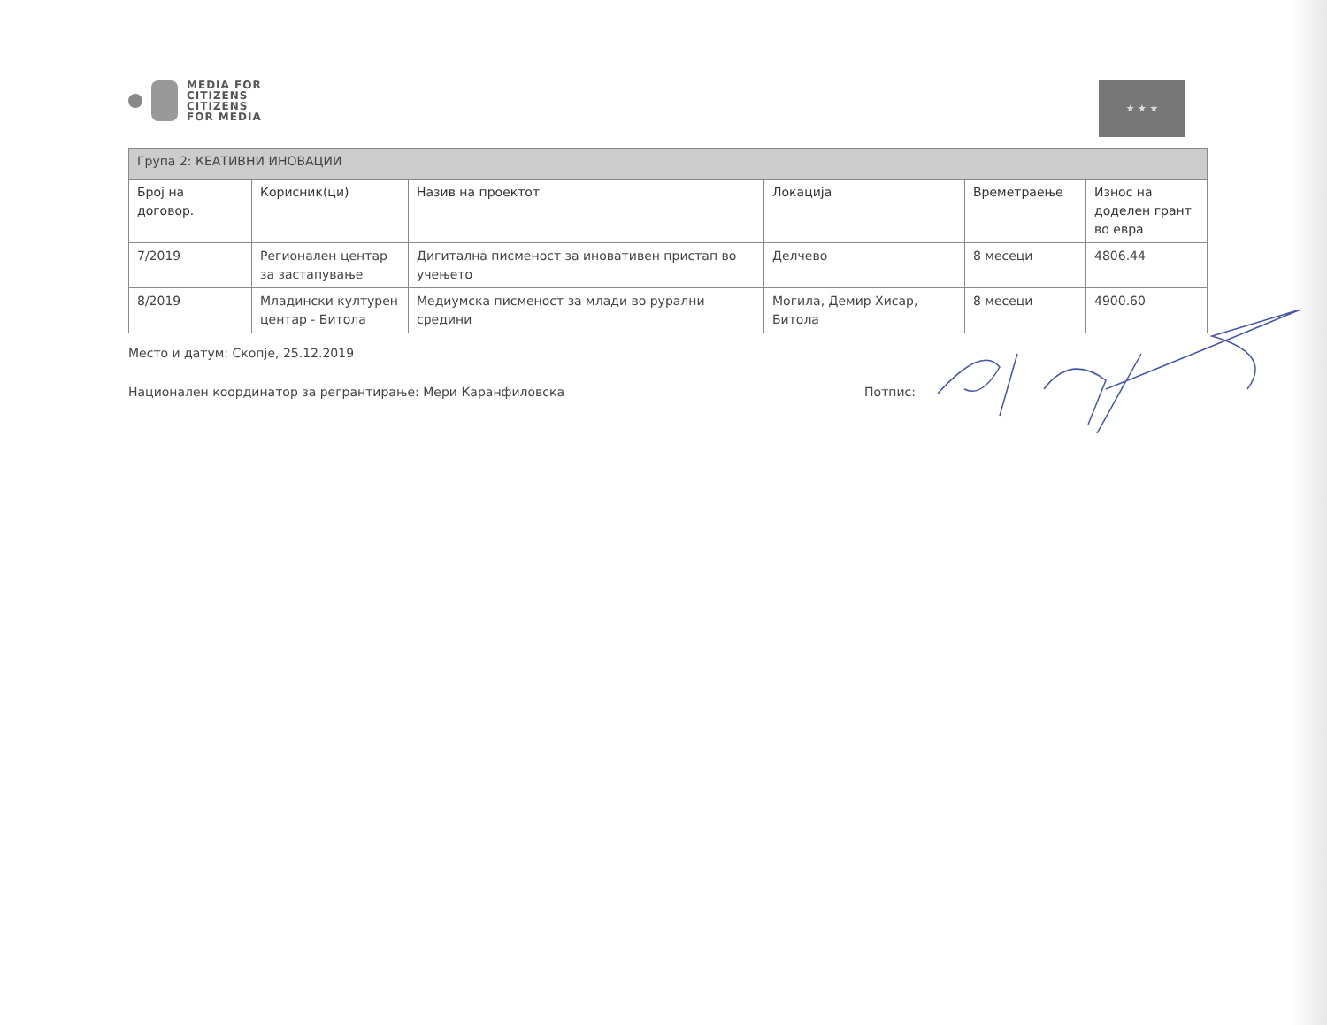MEDIA FOR
CITIZENS
CITIZENS
FOR MEDIA
★ ★ ★
| Група 2: КЕАТИВНИ ИНОВАЦИИ | | | | | |
| Број на договор. | Корисник(ци) | Назив на проектот | Локација | Времетраење | Износ на доделен грант во евра |
| 7/2019 | Регионален центар за застапување | Дигитална писменост за иновативен пристап во учењето | Делчево | 8 месеци | 4806.44 |
| 8/2019 | Младински културен центар - Битола | Медиумска писменост за млади во рурални средини | Могила, Демир Хисар, Битола | 8 месеци | 4900.60 |
Место и датум: Скопје, 25.12.2019
Национален координатор за регрантирање: Мери Каранфиловска Потпис: